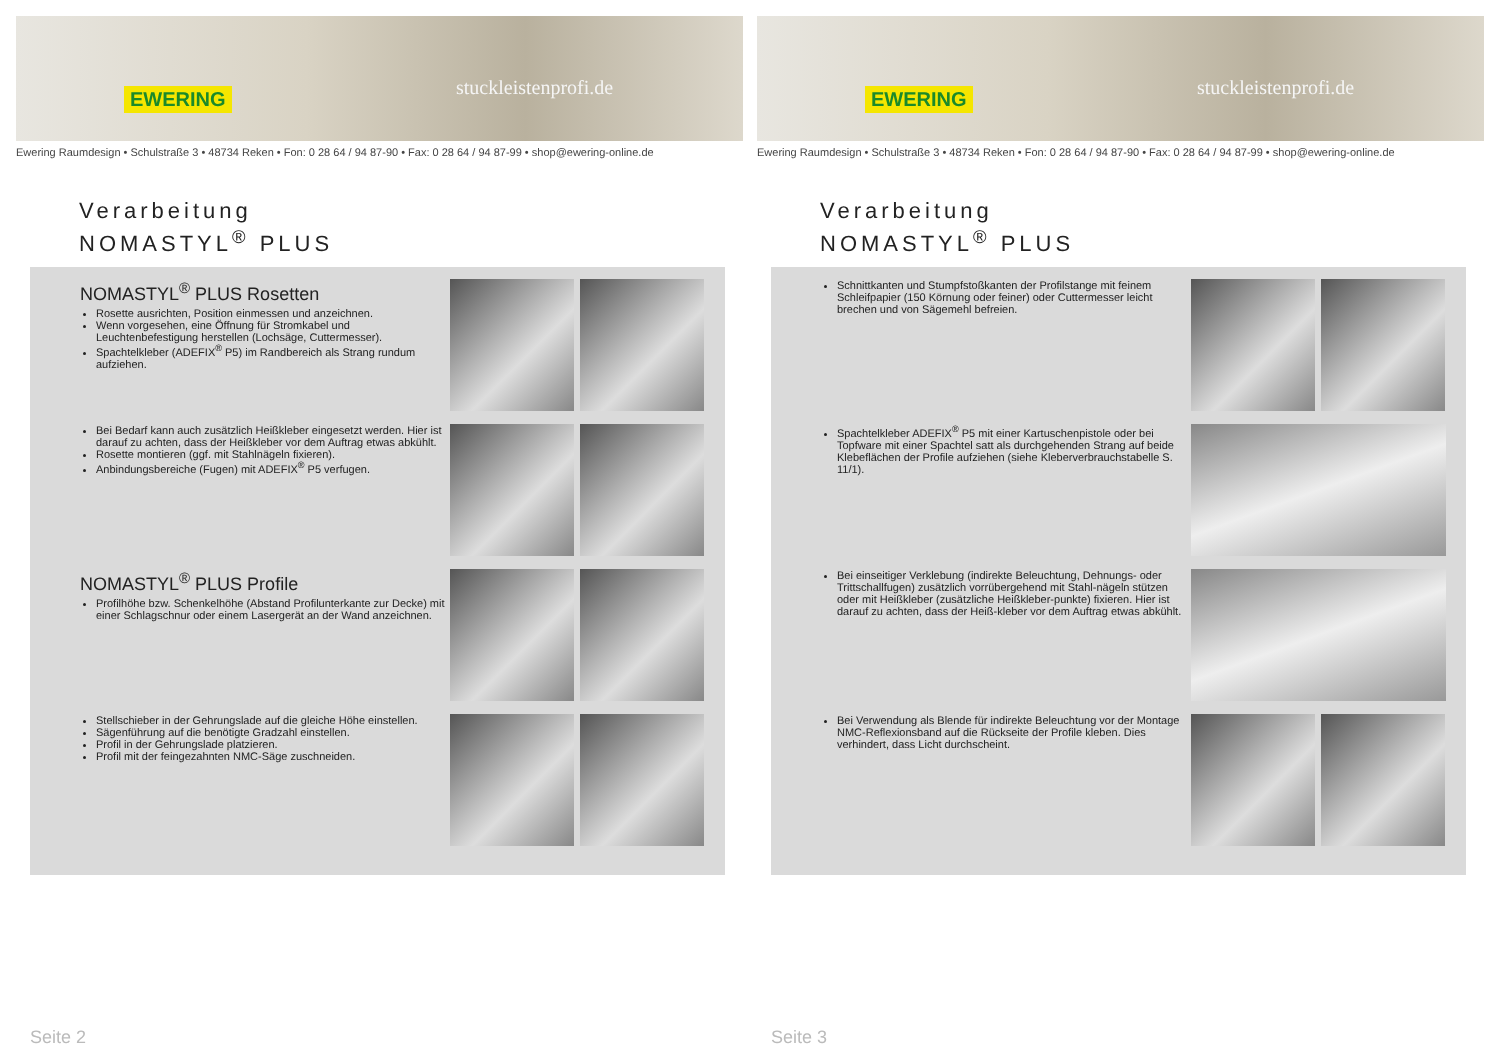EWERING stuckleistenprofi.de
Ewering Raumdesign • Schulstraße 3 • 48734 Reken • Fon: 0 28 64 / 94 87-90 • Fax: 0 28 64 / 94 87-99 • shop@ewering-online.de
Verarbeitung
NOMASTYL<sup>®</sup> PLUS
NOMASTYL<sup>®</sup> PLUS Rosetten
Rosette ausrichten, Position einmessen und anzeichnen.
Wenn vorgesehen, eine Öffnung für Stromkabel und Leuchtenbefestigung herstellen (Lochsäge, Cuttermesser).
Spachtelkleber (ADEFIX<sup>®</sup> P5) im Randbereich als Strang rundum aufziehen.
Bei Bedarf kann auch zusätzlich Heißkleber eingesetzt werden. Hier ist darauf zu achten, dass der Heißkleber vor dem Auftrag etwas abkühlt.
Rosette montieren (ggf. mit Stahlnägeln fixieren).
Anbindungsbereiche (Fugen) mit ADEFIX<sup>®</sup> P5 verfugen.
NOMASTYL<sup>®</sup> PLUS Profile
Profilhöhe bzw. Schenkelhöhe (Abstand Profilunterkante zur Decke) mit einer Schlagschnur oder einem Lasergerät an der Wand anzeichnen.
Stellschieber in der Gehrungslade auf die gleiche Höhe einstellen.
Sägenführung auf die benötigte Gradzahl einstellen.
Profil in der Gehrungslade platzieren.
Profil mit der feingezahnten NMC-Säge zuschneiden.
Seite 2
EWERING stuckleistenprofi.de
Ewering Raumdesign • Schulstraße 3 • 48734 Reken • Fon: 0 28 64 / 94 87-90 • Fax: 0 28 64 / 94 87-99 • shop@ewering-online.de
Verarbeitung
NOMASTYL<sup>®</sup> PLUS
Schnittkanten und Stumpfstoßkanten der Profilstange mit feinem Schleifpapier (150 Körnung oder feiner) oder Cuttermesser leicht brechen und von Sägemehl befreien.
Spachtelkleber ADEFIX<sup>®</sup> P5 mit einer Kartuschenpistole oder bei Topfware mit einer Spachtel satt als durchgehenden Strang auf beide Klebeflächen der Profile aufziehen (siehe Kleberverbrauchstabelle S. 11/1).
Bei einseitiger Verklebung (indirekte Beleuchtung, Dehnungs- oder Trittschallfugen) zusätzlich vorrübergehend mit Stahl-nägeln stützen oder mit Heißkleber (zusätzliche Heißkleber-punkte) fixieren. Hier ist darauf zu achten, dass der Heiß-kleber vor dem Auftrag etwas abkühlt.
Bei Verwendung als Blende für indirekte Beleuchtung vor der Montage NMC-Reflexionsband auf die Rückseite der Profile kleben. Dies verhindert, dass Licht durchscheint.
Seite 3